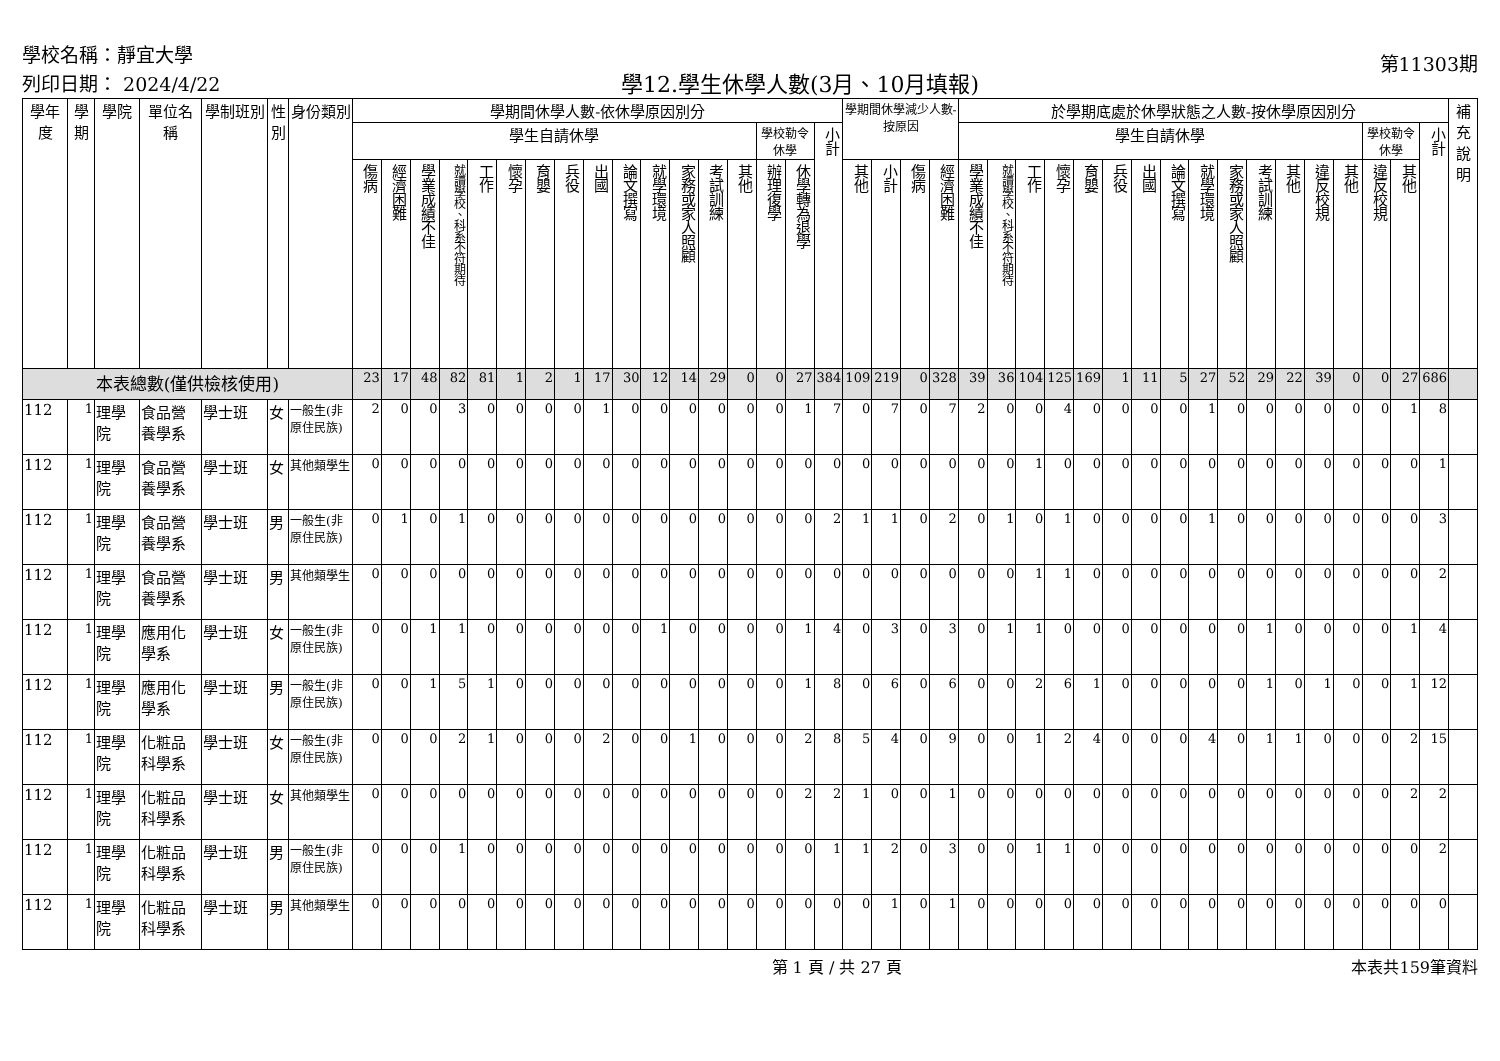學校名稱：靜宜大學
列印日期： 2024/4/22
學12.學生休學人數(3月、10月填報)
第11303期
| 學年度 | 學期 | 學院 | 單位名稱 | 學制班別 | 性別 | 身份類別 | 學期間休學人數-依休學原因別分 | | | | | | | | | | | | | | | | | 學期間休學減少人數-按原因 | | | | 於學期底處於休學狀態之人數-按休學原因別分 | | | | | | | | | | | | | | | | | 補充說明 |
| --- | --- | --- | --- | --- | --- | --- | --- | --- | --- | --- | --- | --- | --- | --- | --- | --- | --- | --- | --- | --- | --- | --- | --- | --- | --- | --- | --- | --- | --- | --- | --- | --- | --- | --- | --- | --- | --- | --- | --- | --- | --- | --- | --- | --- | --- |
| | | | | | | | 學生自請休學 | | | | | | | | | | | | | | 學校勒令休學 | | 小計 | | | | | 學生自請休學 | | | | | | | | | | | | | | 學校勒令休學 | | 小計 | |
| | | | | | | | 傷病 | 經濟困難 | 學業成績不佳 | 就讀學校、科系不符期待 | 工作 | 懷孕 | 育嬰 | 兵役 | 出國 | 論文撰寫 | 就學環境 | 家務或家人照顧 | 考試訓練 | 其他 | 辦理復學 | 休學轉為退學 | | 其他 | 小計 | 傷病 | 經濟困難 | 學業成績不佳 | 就讀學校、科系不符期待 | 工作 | 懷孕 | 育嬰 | 兵役 | 出國 | 論文撰寫 | 就學環境 | 家務或家人照顧 | 考試訓練 | 其他 | | | | | | |
| | | | | | | | | | | | | | | | | | | | | | | | | | | | | | | | | | | | | | | | | 違反校規 | 其他 | 違反校規 | 其他 | | |
| 本表總數(僅供檢核使用) | | | | | | | 23 | 17 | 48 | 82 | 81 | 1 | 2 | 1 | 17 | 30 | 12 | 14 | 29 | 0 | 0 | 27 | 384 | 109 | 219 | 0 | 328 | 39 | 36 | 104 | 125 | 169 | 1 | 11 | 5 | 27 | 52 | 29 | 22 | 39 | 0 | 0 | 27 | 686 | |
| 112 | 1 | 理學院 | 食品營養學系 | 學士班 | 女 | 一般生(非原住民族) | 2 | 0 | 0 | 3 | 0 | 0 | 0 | 0 | 1 | 0 | 0 | 0 | 0 | 0 | 0 | 1 | 7 | 0 | 7 | 0 | 7 | 2 | 0 | 0 | 4 | 0 | 0 | 0 | 0 | 1 | 0 | 0 | 0 | 0 | 0 | 0 | 1 | 8 | |
| 112 | 1 | 理學院 | 食品營養學系 | 學士班 | 女 | 其他類學生 | 0 | 0 | 0 | 0 | 0 | 0 | 0 | 0 | 0 | 0 | 0 | 0 | 0 | 0 | 0 | 0 | 0 | 0 | 0 | 0 | 0 | 0 | 0 | 1 | 0 | 0 | 0 | 0 | 0 | 0 | 0 | 0 | 0 | 0 | 0 | 0 | 0 | 1 | |
| 112 | 1 | 理學院 | 食品營養學系 | 學士班 | 男 | 一般生(非原住民族) | 0 | 1 | 0 | 1 | 0 | 0 | 0 | 0 | 0 | 0 | 0 | 0 | 0 | 0 | 0 | 0 | 2 | 1 | 1 | 0 | 2 | 0 | 1 | 0 | 1 | 0 | 0 | 0 | 0 | 1 | 0 | 0 | 0 | 0 | 0 | 0 | 0 | 3 | |
| 112 | 1 | 理學院 | 食品營養學系 | 學士班 | 男 | 其他類學生 | 0 | 0 | 0 | 0 | 0 | 0 | 0 | 0 | 0 | 0 | 0 | 0 | 0 | 0 | 0 | 0 | 0 | 0 | 0 | 0 | 0 | 0 | 0 | 1 | 1 | 0 | 0 | 0 | 0 | 0 | 0 | 0 | 0 | 0 | 0 | 0 | 0 | 2 | |
| 112 | 1 | 理學院 | 應用化學系 | 學士班 | 女 | 一般生(非原住民族) | 0 | 0 | 1 | 1 | 0 | 0 | 0 | 0 | 0 | 0 | 1 | 0 | 0 | 0 | 0 | 1 | 4 | 0 | 3 | 0 | 3 | 0 | 1 | 1 | 0 | 0 | 0 | 0 | 0 | 0 | 0 | 1 | 0 | 0 | 0 | 0 | 1 | 4 | |
| 112 | 1 | 理學院 | 應用化學系 | 學士班 | 男 | 一般生(非原住民族) | 0 | 0 | 1 | 5 | 1 | 0 | 0 | 0 | 0 | 0 | 0 | 0 | 0 | 0 | 0 | 1 | 8 | 0 | 6 | 0 | 6 | 0 | 0 | 2 | 6 | 1 | 0 | 0 | 0 | 0 | 0 | 1 | 0 | 1 | 0 | 0 | 1 | 12 | |
| 112 | 1 | 理學院 | 化粧品科學系 | 學士班 | 女 | 一般生(非原住民族) | 0 | 0 | 0 | 2 | 1 | 0 | 0 | 0 | 2 | 0 | 0 | 1 | 0 | 0 | 0 | 2 | 8 | 5 | 4 | 0 | 9 | 0 | 0 | 1 | 2 | 4 | 0 | 0 | 0 | 4 | 0 | 1 | 1 | 0 | 0 | 0 | 2 | 15 | |
| 112 | 1 | 理學院 | 化粧品科學系 | 學士班 | 女 | 其他類學生 | 0 | 0 | 0 | 0 | 0 | 0 | 0 | 0 | 0 | 0 | 0 | 0 | 0 | 0 | 0 | 2 | 2 | 1 | 0 | 0 | 1 | 0 | 0 | 0 | 0 | 0 | 0 | 0 | 0 | 0 | 0 | 0 | 0 | 0 | 0 | 0 | 2 | 2 | |
| 112 | 1 | 理學院 | 化粧品科學系 | 學士班 | 男 | 一般生(非原住民族) | 0 | 0 | 0 | 1 | 0 | 0 | 0 | 0 | 0 | 0 | 0 | 0 | 0 | 0 | 0 | 0 | 1 | 1 | 2 | 0 | 3 | 0 | 0 | 1 | 1 | 0 | 0 | 0 | 0 | 0 | 0 | 0 | 0 | 0 | 0 | 0 | 0 | 2 | |
| 112 | 1 | 理學院 | 化粧品科學系 | 學士班 | 男 | 其他類學生 | 0 | 0 | 0 | 0 | 0 | 0 | 0 | 0 | 0 | 0 | 0 | 0 | 0 | 0 | 0 | 0 | 0 | 0 | 1 | 0 | 1 | 0 | 0 | 0 | 0 | 0 | 0 | 0 | 0 | 0 | 0 | 0 | 0 | 0 | 0 | 0 | 0 | 0 | |
第 1 頁 / 共 27 頁 本表共159筆資料